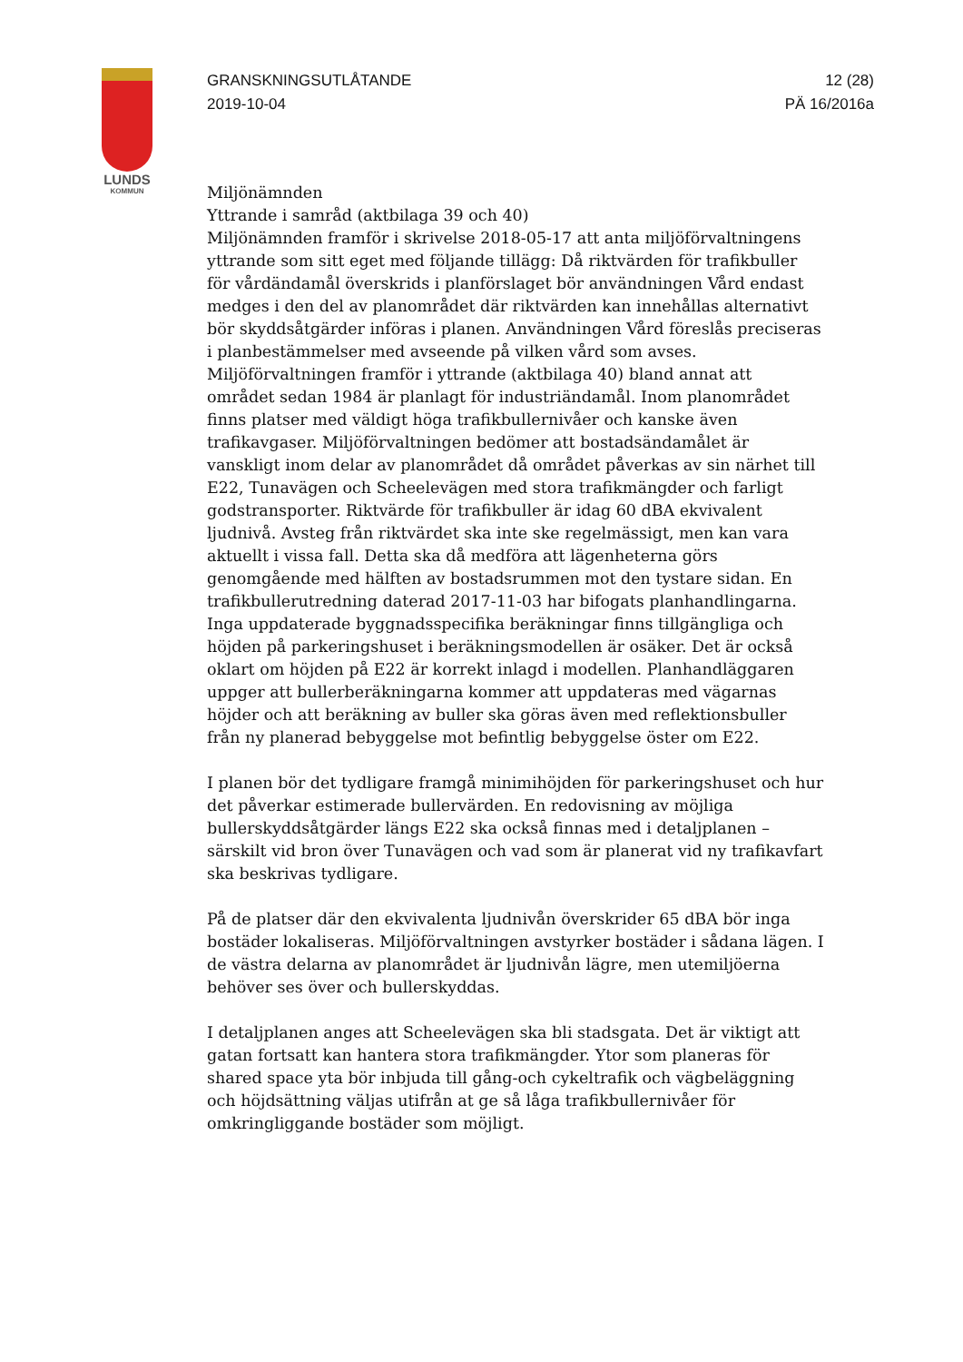LUNDS
KOMMUN
GRANSKNINGSUTLÅTANDE
2019-10-04
12 (28)
PÄ 16/2016a
Miljönämnden
Yttrande i samråd (aktbilaga 39 och 40)
Miljönämnden framför i skrivelse 2018-05-17 att anta miljöförvaltningens yttrande som sitt eget med följande tillägg: Då riktvärden för trafikbuller för vårdändamål överskrids i planförslaget bör användningen Vård endast medges i den del av planområdet där riktvärden kan innehållas alternativt bör skyddsåtgärder införas i planen. Användningen Vård föreslås preciseras i planbestämmelser med avseende på vilken vård som avses.
Miljöförvaltningen framför i yttrande (aktbilaga 40) bland annat att området sedan 1984 är planlagt för industriändamål. Inom planområdet finns platser med väldigt höga trafikbullernivåer och kanske även trafikavgaser. Miljöförvaltningen bedömer att bostadsändamålet är vanskligt inom delar av planområdet då området påverkas av sin närhet till E22, Tunavägen och Scheelevägen med stora trafikmängder och farligt godstransporter. Riktvärde för trafikbuller är idag 60 dBA ekvivalent ljudnivå. Avsteg från riktvärdet ska inte ske regelmässigt, men kan vara aktuellt i vissa fall. Detta ska då medföra att lägenheterna görs genomgående med hälften av bostadsrummen mot den tystare sidan. En trafikbullerutredning daterad 2017-11-03 har bifogats planhandlingarna. Inga uppdaterade byggnadsspecifika beräkningar finns tillgängliga och höjden på parkeringshuset i beräkningsmodellen är osäker. Det är också oklart om höjden på E22 är korrekt inlagd i modellen. Planhandläggaren uppger att bullerberäkningarna kommer att uppdateras med vägarnas höjder och att beräkning av buller ska göras även med reflektionsbuller från ny planerad bebyggelse mot befintlig bebyggelse öster om E22.
I planen bör det tydligare framgå minimihöjden för parkeringshuset och hur det påverkar estimerade bullervärden. En redovisning av möjliga bullerskyddsåtgärder längs E22 ska också finnas med i detaljplanen – särskilt vid bron över Tunavägen och vad som är planerat vid ny trafikavfart ska beskrivas tydligare.
På de platser där den ekvivalenta ljudnivån överskrider 65 dBA bör inga bostäder lokaliseras. Miljöförvaltningen avstyrker bostäder i sådana lägen. I de västra delarna av planområdet är ljudnivån lägre, men utemiljöerna behöver ses över och bullerskyddas.
I detaljplanen anges att Scheelevägen ska bli stadsgata. Det är viktigt att gatan fortsatt kan hantera stora trafikmängder. Ytor som planeras för shared space yta bör inbjuda till gång-och cykeltrafik och vägbeläggning och höjdsättning väljas utifrån at ge så låga trafikbullernivåer för omkringliggande bostäder som möjligt.